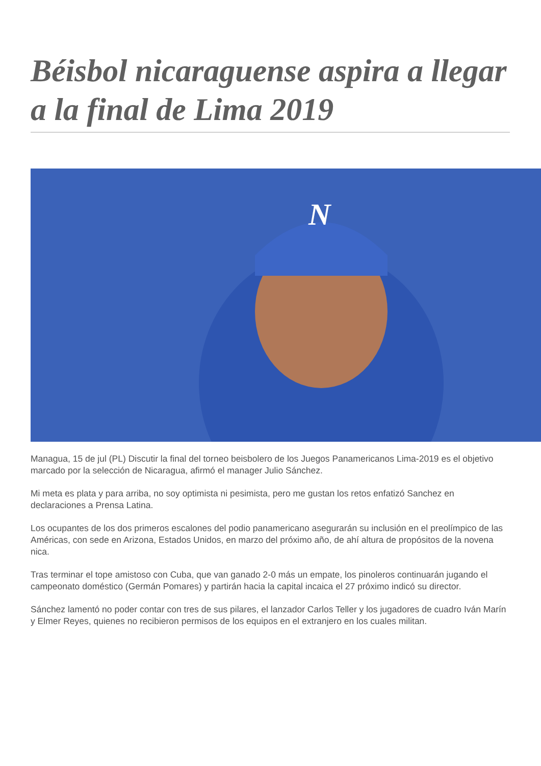Béisbol nicaraguense aspira a llegar a la final de Lima 2019
N
Managua, 15 de jul (PL) Discutir la final del torneo beisbolero de los Juegos Panamericanos Lima-2019 es el objetivo marcado por la selección de Nicaragua, afirmó el manager Julio Sánchez.
Mi meta es plata y para arriba, no soy optimista ni pesimista, pero me gustan los retos enfatizó Sanchez en declaraciones a Prensa Latina.
Los ocupantes de los dos primeros escalones del podio panamericano asegurarán su inclusión en el preolímpico de las Américas, con sede en Arizona, Estados Unidos, en marzo del próximo año, de ahí altura de propósitos de la novena nica.
Tras terminar el tope amistoso con Cuba, que van ganado 2-0 más un empate, los pinoleros continuarán jugando el campeonato doméstico (Germán Pomares) y partirán hacia la capital incaica el 27 próximo indicó su director.
Sánchez lamentó no poder contar con tres de sus pilares, el lanzador Carlos Teller y los jugadores de cuadro Iván Marín y Elmer Reyes, quienes no recibieron permisos de los equipos en el extranjero en los cuales militan.